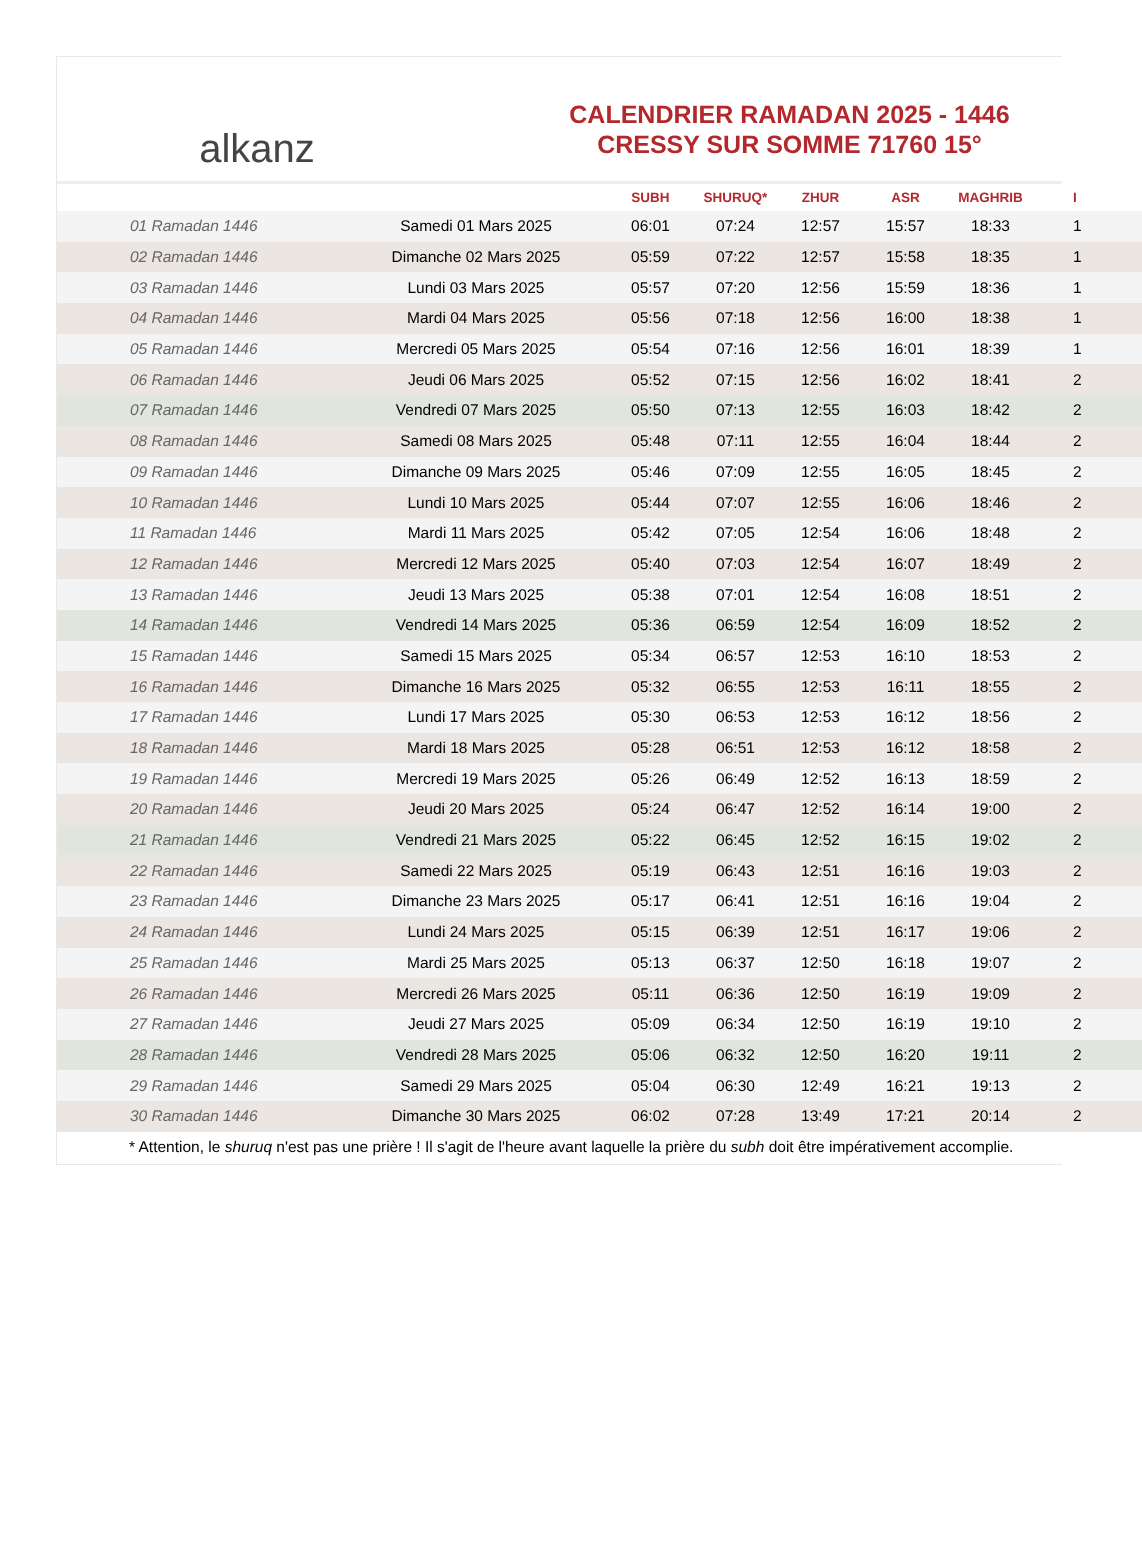alkanz
CALENDRIER RAMADAN 2025 - 1446
CRESSY SUR SOMME 71760 15°
| | | SUBH | SHURUQ* | ZHUR | ASR | MAGHRIB | I |
| --- | --- | --- | --- | --- | --- | --- | --- |
| 01 Ramadan 1446 | Samedi 01 Mars 2025 | 06:01 | 07:24 | 12:57 | 15:57 | 18:33 | 1 |
| 02 Ramadan 1446 | Dimanche 02 Mars 2025 | 05:59 | 07:22 | 12:57 | 15:58 | 18:35 | 1 |
| 03 Ramadan 1446 | Lundi 03 Mars 2025 | 05:57 | 07:20 | 12:56 | 15:59 | 18:36 | 1 |
| 04 Ramadan 1446 | Mardi 04 Mars 2025 | 05:56 | 07:18 | 12:56 | 16:00 | 18:38 | 1 |
| 05 Ramadan 1446 | Mercredi 05 Mars 2025 | 05:54 | 07:16 | 12:56 | 16:01 | 18:39 | 1 |
| 06 Ramadan 1446 | Jeudi 06 Mars 2025 | 05:52 | 07:15 | 12:56 | 16:02 | 18:41 | 2 |
| 07 Ramadan 1446 | Vendredi 07 Mars 2025 | 05:50 | 07:13 | 12:55 | 16:03 | 18:42 | 2 |
| 08 Ramadan 1446 | Samedi 08 Mars 2025 | 05:48 | 07:11 | 12:55 | 16:04 | 18:44 | 2 |
| 09 Ramadan 1446 | Dimanche 09 Mars 2025 | 05:46 | 07:09 | 12:55 | 16:05 | 18:45 | 2 |
| 10 Ramadan 1446 | Lundi 10 Mars 2025 | 05:44 | 07:07 | 12:55 | 16:06 | 18:46 | 2 |
| 11 Ramadan 1446 | Mardi 11 Mars 2025 | 05:42 | 07:05 | 12:54 | 16:06 | 18:48 | 2 |
| 12 Ramadan 1446 | Mercredi 12 Mars 2025 | 05:40 | 07:03 | 12:54 | 16:07 | 18:49 | 2 |
| 13 Ramadan 1446 | Jeudi 13 Mars 2025 | 05:38 | 07:01 | 12:54 | 16:08 | 18:51 | 2 |
| 14 Ramadan 1446 | Vendredi 14 Mars 2025 | 05:36 | 06:59 | 12:54 | 16:09 | 18:52 | 2 |
| 15 Ramadan 1446 | Samedi 15 Mars 2025 | 05:34 | 06:57 | 12:53 | 16:10 | 18:53 | 2 |
| 16 Ramadan 1446 | Dimanche 16 Mars 2025 | 05:32 | 06:55 | 12:53 | 16:11 | 18:55 | 2 |
| 17 Ramadan 1446 | Lundi 17 Mars 2025 | 05:30 | 06:53 | 12:53 | 16:12 | 18:56 | 2 |
| 18 Ramadan 1446 | Mardi 18 Mars 2025 | 05:28 | 06:51 | 12:53 | 16:12 | 18:58 | 2 |
| 19 Ramadan 1446 | Mercredi 19 Mars 2025 | 05:26 | 06:49 | 12:52 | 16:13 | 18:59 | 2 |
| 20 Ramadan 1446 | Jeudi 20 Mars 2025 | 05:24 | 06:47 | 12:52 | 16:14 | 19:00 | 2 |
| 21 Ramadan 1446 | Vendredi 21 Mars 2025 | 05:22 | 06:45 | 12:52 | 16:15 | 19:02 | 2 |
| 22 Ramadan 1446 | Samedi 22 Mars 2025 | 05:19 | 06:43 | 12:51 | 16:16 | 19:03 | 2 |
| 23 Ramadan 1446 | Dimanche 23 Mars 2025 | 05:17 | 06:41 | 12:51 | 16:16 | 19:04 | 2 |
| 24 Ramadan 1446 | Lundi 24 Mars 2025 | 05:15 | 06:39 | 12:51 | 16:17 | 19:06 | 2 |
| 25 Ramadan 1446 | Mardi 25 Mars 2025 | 05:13 | 06:37 | 12:50 | 16:18 | 19:07 | 2 |
| 26 Ramadan 1446 | Mercredi 26 Mars 2025 | 05:11 | 06:36 | 12:50 | 16:19 | 19:09 | 2 |
| 27 Ramadan 1446 | Jeudi 27 Mars 2025 | 05:09 | 06:34 | 12:50 | 16:19 | 19:10 | 2 |
| 28 Ramadan 1446 | Vendredi 28 Mars 2025 | 05:06 | 06:32 | 12:50 | 16:20 | 19:11 | 2 |
| 29 Ramadan 1446 | Samedi 29 Mars 2025 | 05:04 | 06:30 | 12:49 | 16:21 | 19:13 | 2 |
| 30 Ramadan 1446 | Dimanche 30 Mars 2025 | 06:02 | 07:28 | 13:49 | 17:21 | 20:14 | 2 |
* Attention, le shuruq n'est pas une prière ! Il s'agit de l'heure avant laquelle la prière du subh doit être impérativement accomplie.